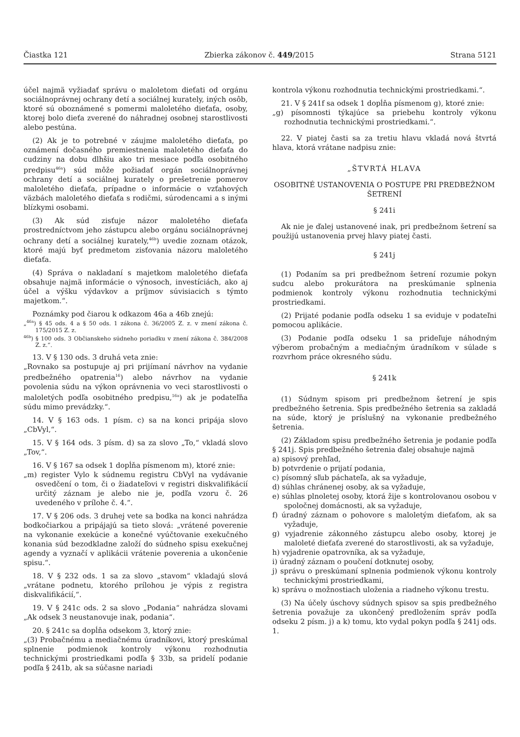Čiastka 121 Zbierka zákonov č. 449/2015 Strana 5121
účel najmä vyžiadať správu o maloletom dieťati od orgánu sociálnoprávnej ochrany detí a sociálnej kurately, iných osôb, ktoré sú oboznámené s pomermi maloletého dieťaťa, osoby, ktorej bolo dieťa zverené do náhradnej osobnej starostlivosti alebo pestúna.
(2) Ak je to potrebné v záujme maloletého dieťaťa, po oznámení dočasného premiestnenia maloletého dieťaťa do cudziny na dobu dlhšiu ako tri mesiace podľa osobitného predpisu<sup>46a</sup>) súd môže požiadať orgán sociálnoprávnej ochrany detí a sociálnej kurately o prešetrenie pomerov maloletého dieťaťa, prípadne o informácie o vzťahových väzbách maloletého dieťaťa s rodičmi, súrodencami a s inými blízkymi osobami.
(3) Ak súd zisťuje názor maloletého dieťaťa prostredníctvom jeho zástupcu alebo orgánu sociálnoprávnej ochrany detí a sociálnej kurately,<sup>46b</sup>) uvedie zoznam otázok, ktoré majú byť predmetom zisťovania názoru maloletého dieťaťa.
(4) Správa o nakladaní s majetkom maloletého dieťaťa obsahuje najmä informácie o výnosoch, investíciách, ako aj účel a výšku výdavkov a príjmov súvisiacich s týmto majetkom.“.
Poznámky pod čiarou k odkazom 46a a 46b znejú:
„<sup>46a</sup>) § 45 ods. 4 a § 50 ods. 1 zákona č. 36/2005 Z. z. v znení zákona č. 175/2015 Z. z.
<sup>46b</sup>) § 100 ods. 3 Občianskeho súdneho poriadku v znení zákona č. 384/2008 Z. z.“.
13. V § 130 ods. 3 druhá veta znie:
„Rovnako sa postupuje aj pri prijímaní návrhov na vydanie predbežného opatrenia<sup>16</sup>) alebo návrhov na vydanie povolenia súdu na výkon oprávnenia vo veci starostlivosti o maloletých podľa osobitného predpisu,<sup>16a</sup>) ak je podateľňa súdu mimo prevádzky.“.
14. V § 163 ods. 1 písm. c) sa na konci pripája slovo „CbVyl,“.
15. V § 164 ods. 3 písm. d) sa za slovo „To,“ vkladá slovo „Tov,“.
16. V § 167 sa odsek 1 dopĺňa písmenom m), ktoré znie:
„m) register Vylo k súdnemu registru CbVyl na vydávanie osvedčení o tom, či o žiadateľovi v registri diskvalifikácií určitý záznam je alebo nie je, podľa vzoru č. 26 uvedeného v prílohe č. 4.“.
17. V § 206 ods. 3 druhej vete sa bodka na konci nahrádza bodkočiarkou a pripájajú sa tieto slová: „vrátené poverenie na vykonanie exekúcie a konečné vyúčtovanie exekučného konania súd bezodkladne založí do súdneho spisu exekučnej agendy a vyznačí v aplikácii vrátenie poverenia a ukončenie spisu.“.
18. V § 232 ods. 1 sa za slovo „stavom“ vkladajú slová „vrátane podnetu, ktorého prílohou je výpis z registra diskvalifikácií,“.
19. V § 241c ods. 2 sa slovo „Podania“ nahrádza slovami „Ak odsek 3 neustanovuje inak, podania“.
20. § 241c sa dopĺňa odsekom 3, ktorý znie:
„(3) Probačnému a mediačnému úradníkovi, ktorý preskúmal splnenie podmienok kontroly výkonu rozhodnutia technickými prostriedkami podľa § 33b, sa pridelí podanie podľa § 241b, ak sa súčasne nariadi
kontrola výkonu rozhodnutia technickými prostriedkami.“.
21. V § 241f sa odsek 1 dopĺňa písmenom g), ktoré znie:
„g) písomnosti týkajúce sa priebehu kontroly výkonu rozhodnutia technickými prostriedkami.“.
22. V piatej časti sa za tretiu hlavu vkladá nová štvrtá hlava, ktorá vrátane nadpisu znie:
„ŠTVRTÁ HLAVA
OSOBITNÉ USTANOVENIA O POSTUPE PRI PREDBEŽNOM ŠETRENÍ
§ 241i
Ak nie je ďalej ustanovené inak, pri predbežnom šetrení sa použijú ustanovenia prvej hlavy piatej časti.
§ 241j
(1) Podaním sa pri predbežnom šetrení rozumie pokyn sudcu alebo prokurátora na preskúmanie splnenia podmienok kontroly výkonu rozhodnutia technickými prostriedkami.
(2) Prijaté podanie podľa odseku 1 sa eviduje v podateľni pomocou aplikácie.
(3) Podanie podľa odseku 1 sa prideľuje náhodným výberom probačným a mediačným úradníkom v súlade s rozvrhom práce okresného súdu.
§ 241k
(1) Súdnym spisom pri predbežnom šetrení je spis predbežného šetrenia. Spis predbežného šetrenia sa zakladá na súde, ktorý je príslušný na vykonanie predbežného šetrenia.
(2) Základom spisu predbežného šetrenia je podanie podľa § 241j. Spis predbežného šetrenia ďalej obsahuje najmä
a) spisový prehľad,
b) potvrdenie o prijatí podania,
c) písomný sľub páchateľa, ak sa vyžaduje,
d) súhlas chránenej osoby, ak sa vyžaduje,
e) súhlas plnoletej osoby, ktorá žije s kontrolovanou osobou v spoločnej domácnosti, ak sa vyžaduje,
f) úradný záznam o pohovore s maloletým dieťaťom, ak sa vyžaduje,
g) vyjadrenie zákonného zástupcu alebo osoby, ktorej je maloleté dieťaťa zverené do starostlivosti, ak sa vyžaduje,
h) vyjadrenie opatrovníka, ak sa vyžaduje,
i) úradný záznam o poučení dotknutej osoby,
j) správu o preskúmaní splnenia podmienok výkonu kontroly technickými prostriedkami,
k) správu o možnostiach uloženia a riadneho výkonu trestu.
(3) Na účely úschovy súdnych spisov sa spis predbežného šetrenia považuje za ukončený predložením správ podľa odseku 2 písm. j) a k) tomu, kto vydal pokyn podľa § 241j ods. 1.